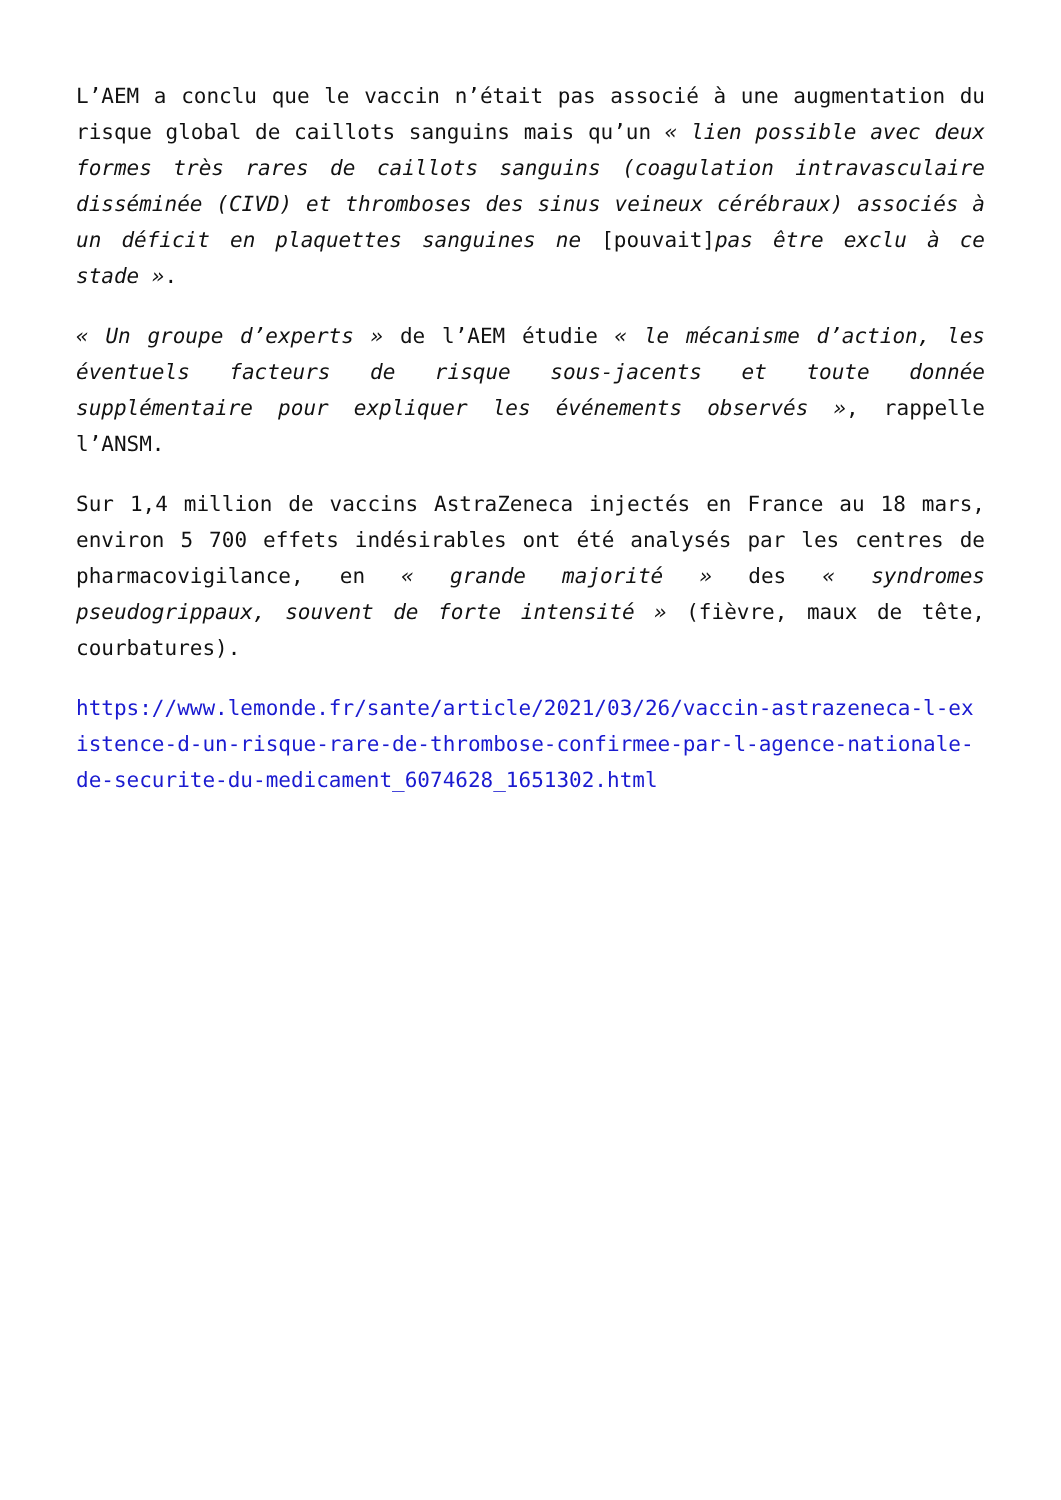L’AEM a conclu que le vaccin n’était pas associé à une augmentation du risque global de caillots sanguins mais qu’un « lien possible avec deux formes très rares de caillots sanguins (coagulation intravasculaire disséminée (CIVD) et thromboses des sinus veineux cérébraux) associés à un déficit en plaquettes sanguines ne [pouvait]pas être exclu à ce stade ».
« Un groupe d’experts » de l’AEM étudie « le mécanisme d’action, les éventuels facteurs de risque sous-jacents et toute donnée supplémentaire pour expliquer les événements observés », rappelle l’ANSM.
Sur 1,4 million de vaccins AstraZeneca injectés en France au 18 mars, environ 5 700 effets indésirables ont été analysés par les centres de pharmacovigilance, en « grande majorité » des « syndromes pseudogrippaux, souvent de forte intensité » (fièvre, maux de tête, courbatures).
https://www.lemonde.fr/sante/article/2021/03/26/vaccin-astrazeneca-l-existence-d-un-risque-rare-de-thrombose-confirmee-par-l-agence-nationale-de-securite-du-medicament_6074628_1651302.html